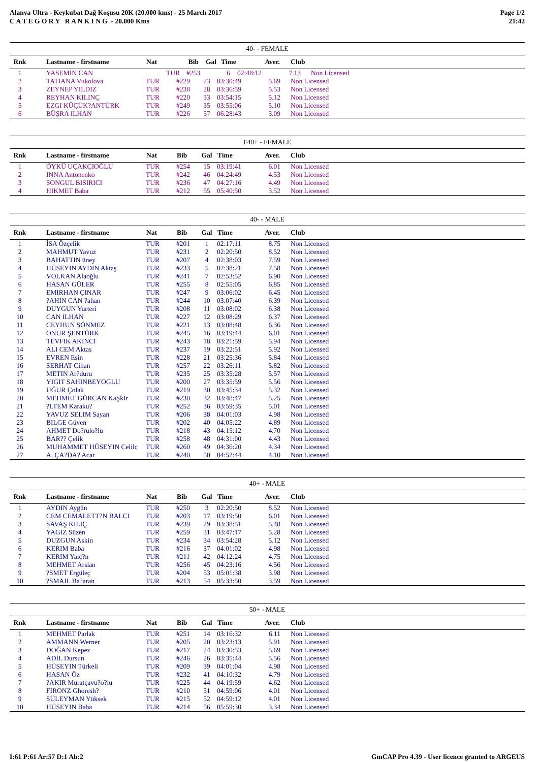Alanya Ultra - Keykubat Dağ Koşusu 20K (20.000 kms) - 25 March 2017
C A T E G O R Y R A N K I N G - 20.000 Kms
Page 1/2
21:42
| 40- - FEMALE | | | | | | | |
| Rnk | Lastname - firstname | Nat | Bib | Gal | Time | Aver. | Club |
| 1 | YASEMİN CAN | TUR | #253 | 6 | 02:48:12 | 7.13 | Non Licensed |
| 2 | TATIANA Vukolova | TUR | #229 | 23 | 03:30:49 | 5.69 | Non Licensed |
| 3 | ZEYNEP YILDIZ | TUR | #238 | 28 | 03:36:59 | 5.53 | Non Licensed |
| 4 | REYHAN KILINÇ | TUR | #220 | 33 | 03:54:15 | 5.12 | Non Licensed |
| 5 | EZGI KÜÇÜK?ANTÜRK | TUR | #249 | 35 | 03:55:06 | 5.10 | Non Licensed |
| 6 | BÜŞRA ILHAN | TUR | #226 | 57 | 06:28:43 | 3.09 | Non Licensed |
| F40+ - FEMALE | | | | | | | |
| Rnk | Lastname - firstname | Nat | Bib | Gal | Time | Aver. | Club |
| 1 | ÖYKÜ UÇAKÇIOĞLU | TUR | #254 | 15 | 03:19:41 | 6.01 | Non Licensed |
| 2 | INNA Antonenko | TUR | #242 | 46 | 04:24:49 | 4.53 | Non Licensed |
| 3 | SONGUL BISIRICI | TUR | #236 | 47 | 04:27:16 | 4.49 | Non Licensed |
| 4 | HIKMET Baba | TUR | #212 | 55 | 05:40:50 | 3.52 | Non Licensed |
| 40- - MALE | | | | | | | |
| Rnk | Lastname - firstname | Nat | Bib | Gal | Time | Aver. | Club |
| 1 | İSA Özçelik | TUR | #201 | 1 | 02:17:11 | 8.75 | Non Licensed |
| 2 | MAHMUT Yavuz | TUR | #231 | 2 | 02:20:50 | 8.52 | Non Licensed |
| 3 | BAHATTIN üney | TUR | #207 | 4 | 02:38:03 | 7.59 | Non Licensed |
| 4 | HÜSEYIN AYDIN Aktaş | TUR | #233 | 5 | 02:38:21 | 7.58 | Non Licensed |
| 5 | VOLKAN Alaoğlu | TUR | #241 | 7 | 02:53:52 | 6.90 | Non Licensed |
| 6 | HASAN GÜLER | TUR | #255 | 8 | 02:55:05 | 6.85 | Non Licensed |
| 7 | EMIRHAN ÇINAR | TUR | #247 | 9 | 03:06:02 | 6.45 | Non Licensed |
| 8 | ?AHIN CAN ?ahan | TUR | #244 | 10 | 03:07:40 | 6.39 | Non Licensed |
| 9 | DUYGUN Yurteri | TUR | #208 | 11 | 03:08:02 | 6.38 | Non Licensed |
| 10 | CAN ILHAN | TUR | #227 | 12 | 03:08:29 | 6.37 | Non Licensed |
| 11 | CEYHUN SÖNMEZ | TUR | #221 | 13 | 03:08:48 | 6.36 | Non Licensed |
| 12 | ONUR ŞENTÜRK | TUR | #245 | 16 | 03:19:44 | 6.01 | Non Licensed |
| 13 | TEVFIK AKINCI | TUR | #243 | 18 | 03:21:59 | 5.94 | Non Licensed |
| 14 | ALI CEM Aktas | TUR | #237 | 19 | 03:22:51 | 5.92 | Non Licensed |
| 15 | EVREN Esin | TUR | #228 | 21 | 03:25:36 | 5.84 | Non Licensed |
| 16 | SERHAT Cihan | TUR | #257 | 22 | 03:26:11 | 5.82 | Non Licensed |
| 17 | METIN Ar?duru | TUR | #235 | 25 | 03:35:28 | 5.57 | Non Licensed |
| 18 | YIGIT SAHINBEYOGLU | TUR | #200 | 27 | 03:35:59 | 5.56 | Non Licensed |
| 19 | UĞUR Çolak | TUR | #219 | 30 | 03:45:34 | 5.32 | Non Licensed |
| 20 | MEHMET GÜRCAN KaŞkIr | TUR | #230 | 32 | 03:48:47 | 5.25 | Non Licensed |
| 21 | ?LTEM Karaku? | TUR | #252 | 36 | 03:59:35 | 5.01 | Non Licensed |
| 22 | YAVUZ SELIM Sayan | TUR | #206 | 38 | 04:01:03 | 4.98 | Non Licensed |
| 23 | BILGE Güven | TUR | #202 | 40 | 04:05:22 | 4.89 | Non Licensed |
| 24 | AHMET Do?rulo?lu | TUR | #218 | 43 | 04:15:12 | 4.70 | Non Licensed |
| 25 | BAR?? Çelik | TUR | #258 | 48 | 04:31:00 | 4.43 | Non Licensed |
| 26 | MUHAMMET HÜSEYIN Celilc | TUR | #260 | 49 | 04:36:20 | 4.34 | Non Licensed |
| 27 | A. ÇA?DA? Acar | TUR | #240 | 50 | 04:52:44 | 4.10 | Non Licensed |
| 40+ - MALE | | | | | | | |
| Rnk | Lastname - firstname | Nat | Bib | Gal | Time | Aver. | Club |
| 1 | AYDIN Aygün | TUR | #250 | 3 | 02:20:50 | 8.52 | Non Licensed |
| 2 | CEM CEMALETT?N BALCI | TUR | #203 | 17 | 03:19:50 | 6.01 | Non Licensed |
| 3 | SAVAŞ KILIÇ | TUR | #239 | 29 | 03:38:51 | 5.48 | Non Licensed |
| 4 | YAGIZ Süzen | TUR | #259 | 31 | 03:47:17 | 5.28 | Non Licensed |
| 5 | DUZGUN Askin | TUR | #234 | 34 | 03:54:28 | 5.12 | Non Licensed |
| 6 | KERIM Baba | TUR | #216 | 37 | 04:01:02 | 4.98 | Non Licensed |
| 7 | KERIM Yalç?n | TUR | #211 | 42 | 04:12:24 | 4.75 | Non Licensed |
| 8 | MEHMET Arslan | TUR | #256 | 45 | 04:23:16 | 4.56 | Non Licensed |
| 9 | ?SMET Ergüleç | TUR | #204 | 53 | 05:01:38 | 3.98 | Non Licensed |
| 10 | ?SMAIL Ba?aran | TUR | #213 | 54 | 05:33:50 | 3.59 | Non Licensed |
| 50+ - MALE | | | | | | | |
| Rnk | Lastname - firstname | Nat | Bib | Gal | Time | Aver. | Club |
| 1 | MEHMET Parlak | TUR | #251 | 14 | 03:16:32 | 6.11 | Non Licensed |
| 2 | AMMANN Werner | TUR | #205 | 20 | 03:23:13 | 5.91 | Non Licensed |
| 3 | DOĞAN Kepez | TUR | #217 | 24 | 03:30:53 | 5.69 | Non Licensed |
| 4 | ADIL Dursun | TUR | #246 | 26 | 03:35:44 | 5.56 | Non Licensed |
| 5 | HÜSEYIN Türkeli | TUR | #209 | 39 | 04:01:04 | 4.98 | Non Licensed |
| 6 | HASAN Öz | TUR | #232 | 41 | 04:10:32 | 4.79 | Non Licensed |
| 7 | ?AKIR Muratçavu?o?lu | TUR | #225 | 44 | 04:19:59 | 4.62 | Non Licensed |
| 8 | FIRONZ Ghoresh? | TUR | #210 | 51 | 04:59:06 | 4.01 | Non Licensed |
| 9 | SÜLEYMAN Yüksek | TUR | #215 | 52 | 04:59:12 | 4.01 | Non Licensed |
| 10 | HÜSEYIN Baba | TUR | #214 | 56 | 05:59:30 | 3.34 | Non Licensed |
I:61 P:61 Ar:57 D:1 Ab:2 GmCAP Pro 4.39 - User licence granted to ARGEUS